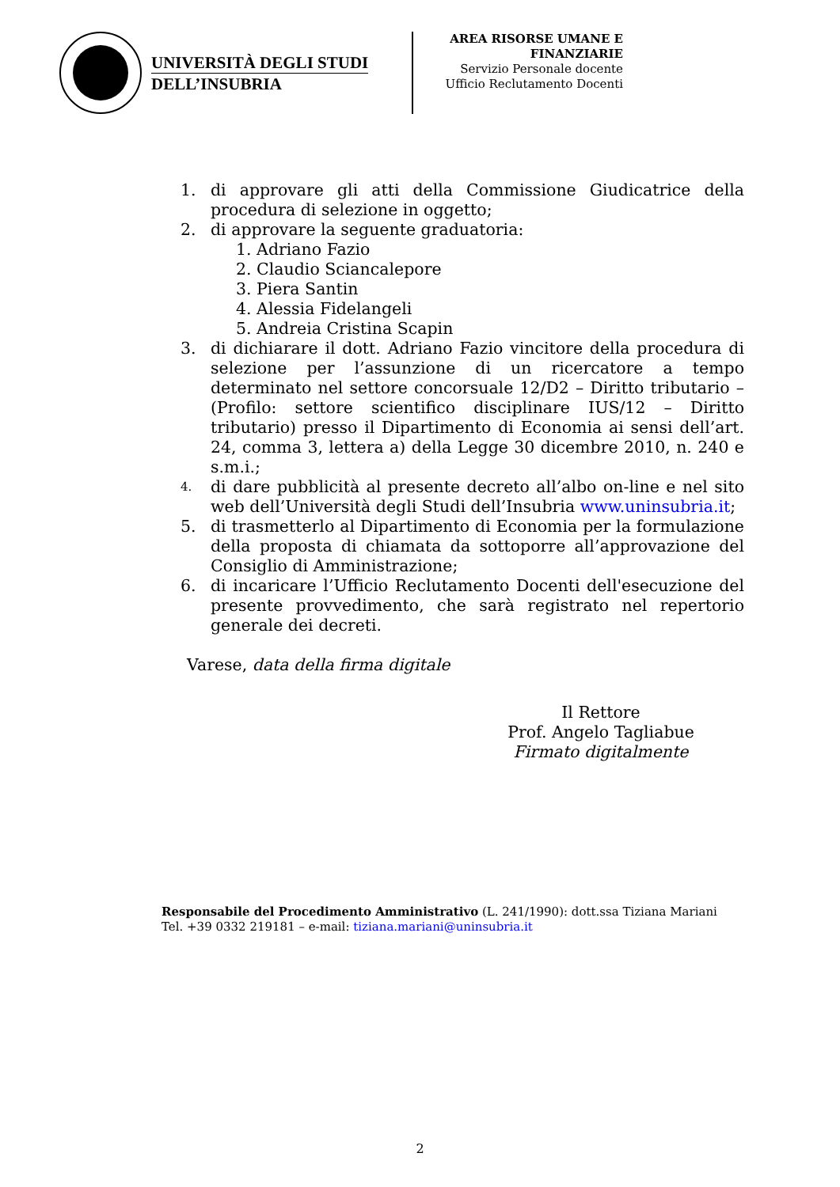UNIVERSITÀ DEGLI STUDI
DELL’INSUBRIA
AREA RISORSE UMANE E
FINANZIARIE
Servizio Personale docente
Ufficio Reclutamento Docenti
1. di approvare gli atti della Commissione Giudicatrice della procedura di selezione in oggetto;
2. di approvare la seguente graduatoria:
1. Adriano Fazio
2. Claudio Sciancalepore
3. Piera Santin
4. Alessia Fidelangeli
5. Andreia Cristina Scapin
3. di dichiarare il dott. Adriano Fazio vincitore della procedura di selezione per l’assunzione di un ricercatore a tempo determinato nel settore concorsuale 12/D2 – Diritto tributario – (Profilo: settore scientifico disciplinare IUS/12 – Diritto tributario) presso il Dipartimento di Economia ai sensi dell’art. 24, comma 3, lettera a) della Legge 30 dicembre 2010, n. 240 e s.m.i.;
4. di dare pubblicità al presente decreto all’albo on-line e nel sito web dell’Università degli Studi dell’Insubria www.uninsubria.it;
5. di trasmetterlo al Dipartimento di Economia per la formulazione della proposta di chiamata da sottoporre all’approvazione del Consiglio di Amministrazione;
6. di incaricare l’Ufficio Reclutamento Docenti dell'esecuzione del presente provvedimento, che sarà registrato nel repertorio generale dei decreti.
Varese, data della firma digitale
Il Rettore
Prof. Angelo Tagliabue
Firmato digitalmente
Responsabile del Procedimento Amministrativo (L. 241/1990): dott.ssa Tiziana Mariani
Tel. +39 0332 219181 – e-mail: tiziana.mariani@uninsubria.it
2